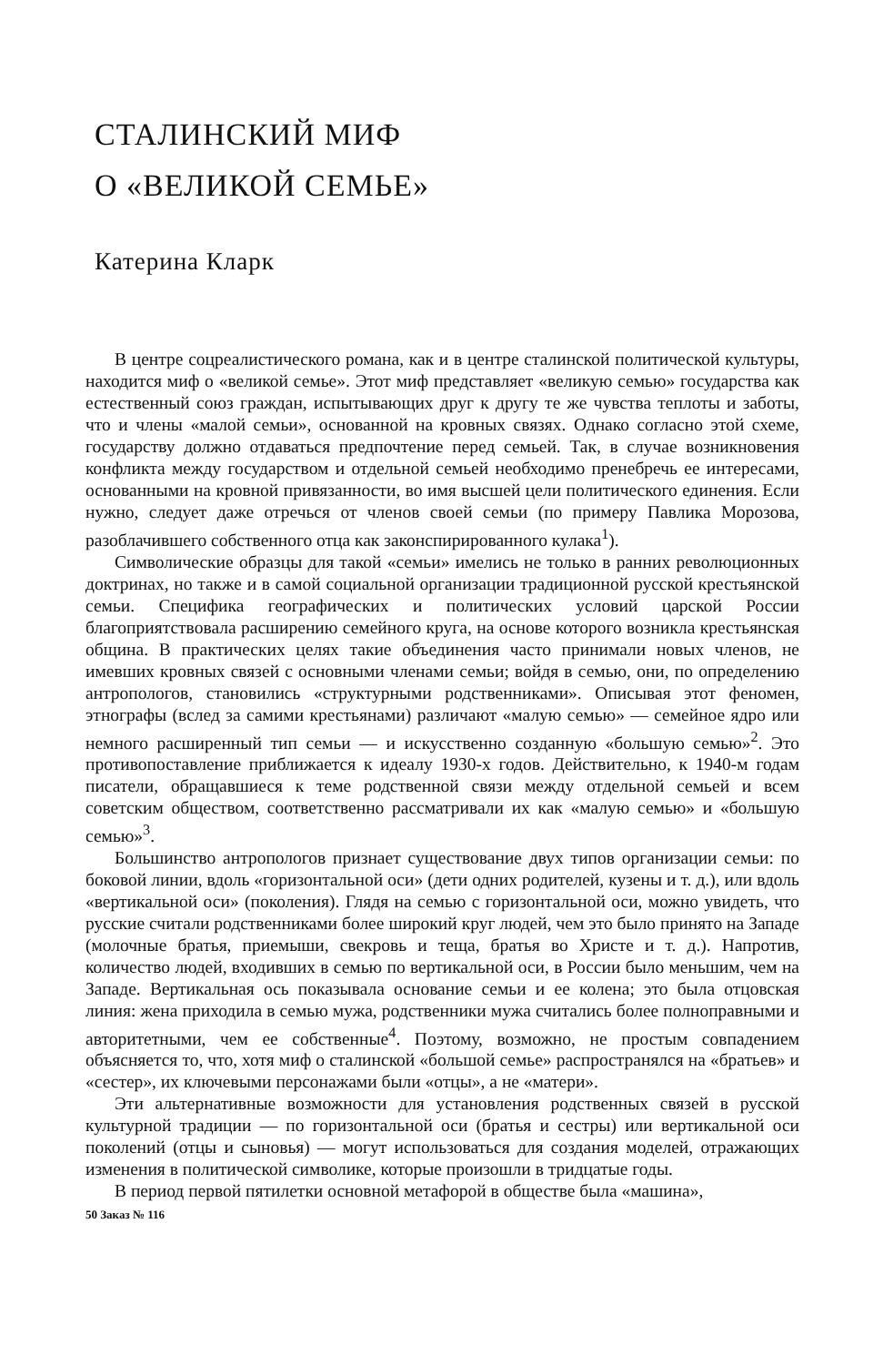СТАЛИНСКИЙ МИФ
О «ВЕЛИКОЙ СЕМЬЕ»
Катерина Кларк
В центре соцреалистического романа, как и в центре сталинской политической культуры, находится миф о «великой семье». Этот миф представляет «великую семью» государства как естественный союз граждан, испытывающих друг к другу те же чувства теплоты и заботы, что и члены «малой семьи», основанной на кровных связях. Однако согласно этой схеме, государству должно отдаваться предпочтение перед семьей. Так, в случае возникновения конфликта между государством и отдельной семьей необходимо пренебречь ее интересами, основанными на кровной привязанности, во имя высшей цели политического единения. Если нужно, следует даже отречься от членов своей семьи (по примеру Павлика Морозова, разоблачившего собственного отца как законспирированного кулака<sup>1</sup>).
Символические образцы для такой «семьи» имелись не только в ранних революционных доктринах, но также и в самой социальной организации традиционной русской крестьянской семьи. Специфика географических и политических условий царской России благоприятствовала расширению семейного круга, на основе которого возникла крестьянская община. В практических целях такие объединения часто принимали новых членов, не имевших кровных связей с основными членами семьи; войдя в семью, они, по определению антропологов, становились «структурными родственниками». Описывая этот феномен, этнографы (вслед за самими крестьянами) различают «малую семью» — семейное ядро или немного расширенный тип семьи — и искусственно созданную «большую семью»<sup>2</sup>. Это противопоставление приближается к идеалу 1930-х годов. Действительно, к 1940-м годам писатели, обращавшиеся к теме родственной связи между отдельной семьей и всем советским обществом, соответственно рассматривали их как «малую семью» и «большую семью»<sup>3</sup>.
Большинство антропологов признает существование двух типов организации семьи: по боковой линии, вдоль «горизонтальной оси» (дети одних родителей, кузены и т. д.), или вдоль «вертикальной оси» (поколения). Глядя на семью с горизонтальной оси, можно увидеть, что русские считали родственниками более широкий круг людей, чем это было принято на Западе (молочные братья, приемыши, свекровь и теща, братья во Христе и т. д.). Напротив, количество людей, входивших в семью по вертикальной оси, в России было меньшим, чем на Западе. Вертикальная ось показывала основание семьи и ее колена; это была отцовская линия: жена приходила в семью мужа, родственники мужа считались более полноправными и авторитетными, чем ее собственные<sup>4</sup>. Поэтому, возможно, не простым совпадением объясняется то, что, хотя миф о сталинской «большой семье» распространялся на «братьев» и «сестер», их ключевыми персонажами были «отцы», а не «матери».
Эти альтернативные возможности для установления родственных связей в русской культурной традиции — по горизонтальной оси (братья и сестры) или вертикальной оси поколений (отцы и сыновья) — могут использоваться для создания моделей, отражающих изменения в политической символике, которые произошли в тридцатые годы.
В период первой пятилетки основной метафорой в обществе была «машина»,
50 Заказ № 116